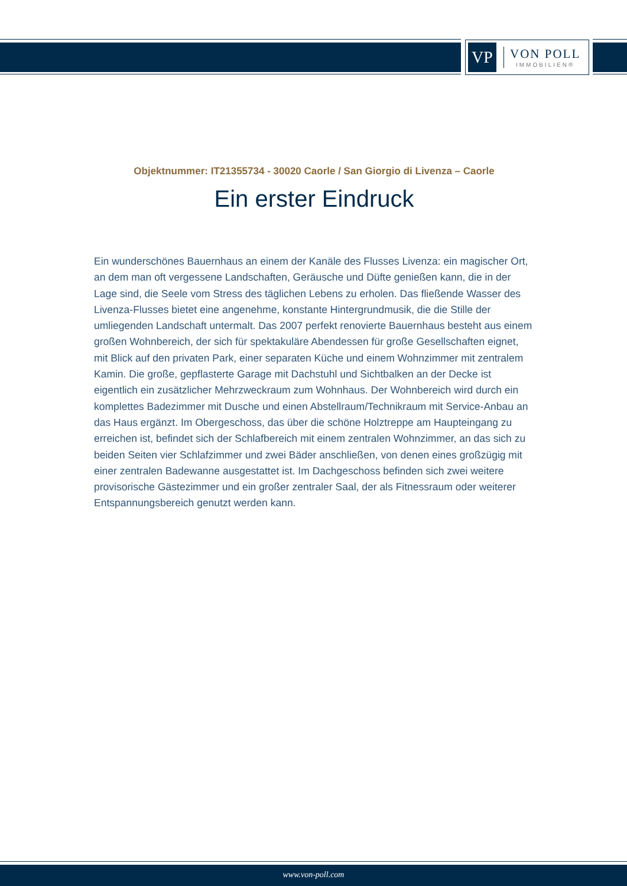VP
VON POLL
IMMOBILIEN®
Objektnummer: IT21355734 - 30020 Caorle / San Giorgio di Livenza – Caorle
Ein erster Eindruck
Ein wunderschönes Bauernhaus an einem der Kanäle des Flusses Livenza: ein magischer Ort, an dem man oft vergessene Landschaften, Geräusche und Düfte genießen kann, die in der Lage sind, die Seele vom Stress des täglichen Lebens zu erholen. Das fließende Wasser des Livenza-Flusses bietet eine angenehme, konstante Hintergrundmusik, die die Stille der umliegenden Landschaft untermalt. Das 2007 perfekt renovierte Bauernhaus besteht aus einem großen Wohnbereich, der sich für spektakuläre Abendessen für große Gesellschaften eignet, mit Blick auf den privaten Park, einer separaten Küche und einem Wohnzimmer mit zentralem Kamin. Die große, gepflasterte Garage mit Dachstuhl und Sichtbalken an der Decke ist eigentlich ein zusätzlicher Mehrzweckraum zum Wohnhaus. Der Wohnbereich wird durch ein komplettes Badezimmer mit Dusche und einen Abstellraum/Technikraum mit Service-Anbau an das Haus ergänzt. Im Obergeschoss, das über die schöne Holztreppe am Haupteingang zu erreichen ist, befindet sich der Schlafbereich mit einem zentralen Wohnzimmer, an das sich zu beiden Seiten vier Schlafzimmer und zwei Bäder anschließen, von denen eines großzügig mit einer zentralen Badewanne ausgestattet ist. Im Dachgeschoss befinden sich zwei weitere provisorische Gästezimmer und ein großer zentraler Saal, der als Fitnessraum oder weiterer Entspannungsbereich genutzt werden kann.
www.von-poll.com